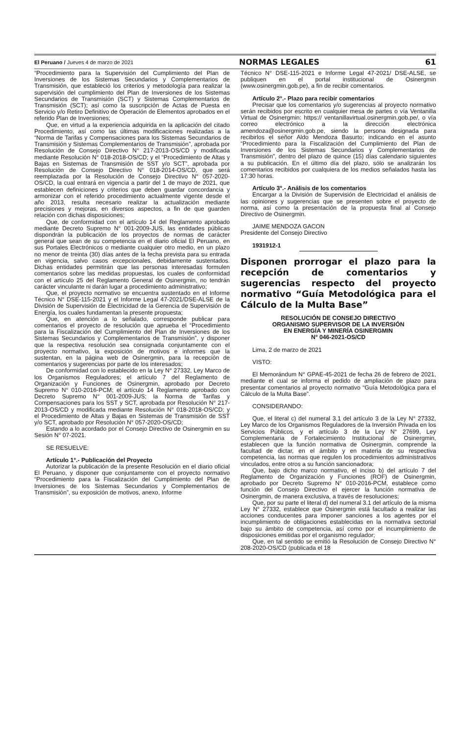El Peruano / Jueves 4 de marzo de 2021 NORMAS LEGALES 61
“Procedimiento para la Supervisión del Cumplimiento del Plan de Inversiones de los Sistemas Secundarios y Complementarios de Transmisión, que estableció los criterios y metodología para realizar la supervisión del cumplimiento del Plan de Inversiones de los Sistemas Secundarios de Transmisión (SCT) y Sistemas Complementarios de Transmisión (SCT); así como la suscripción de Actas de Puesta en Servicio y/o Retiro Definitivo de Operación de Elementos aprobados en el referido Plan de Inversiones;
Que, en virtud a la experiencia adquirida en la aplicación del citado Procedimiento, así como las últimas modificaciones realizadas a la “Norma de Tarifas y Compensaciones para los Sistemas Secundarios de Transmisión y Sistemas Complementarios de Transmisión”, aprobada por Resolución de Consejo Directivo N° 217-2013-OS/CD y modificada mediante Resolución N° 018-2018-OS/CD; y el “Procedimiento de Altas y Bajas en Sistemas de Transmisión de SST y/o SCT”, aprobada por Resolución de Consejo Directivo N° 018-2014-OS/CD, que será reemplazada por la Resolución de Consejo Directivo N° 057-2020-OS/CD, la cual entrará en vigencia a partir del 1 de mayo de 2021, que establecen definiciones y criterios que deben guardar concordancia y armonizar con el referido procedimiento actualmente vigente desde el año 2013, resulta necesario realizar la actualización mediante precisiones y mejoras, en diversos aspectos, a fin de que guarden relación con dichas disposiciones;
Que, de conformidad con el artículo 14 del Reglamento aprobado mediante Decreto Supremo N° 001-2009-JUS, las entidades públicas dispondrán la publicación de los proyectos de normas de carácter general que sean de su competencia en el diario oficial El Peruano, en sus Portales Electrónicos o mediante cualquier otro medio, en un plazo no menor de treinta (30) días antes de la fecha prevista para su entrada en vigencia, salvo casos excepcionales, debidamente sustentados. Dichas entidades permitirán que las personas interesadas formulen comentarios sobre las medidas propuestas, los cuales de conformidad con el artículo 25 del Reglamento General de Osinergmin, no tendrán carácter vinculante ni darán lugar a procedimiento administrativo;
Que, el proyecto normativo se encuentra sustentado en el Informe Técnico N° DSE-115-2021 y el Informe Legal 47-2021/DSE-ALSE de la División de Supervisión de Electricidad de la Gerencia de Supervisión de Energía, los cuales fundamentan la presente propuesta;
Que, en atención a lo señalado, corresponde publicar para comentarios el proyecto de resolución que aprueba el “Procedimiento para la Fiscalización del Cumplimiento del Plan de Inversiones de los Sistemas Secundarios y Complementarios de Transmisión”, y disponer que la respectiva resolución sea consignada conjuntamente con el proyecto normativo, la exposición de motivos e informes que la sustentan, en la página web de Osinergmin, para la recepción de comentarios y sugerencias por parte de los interesados;
De conformidad con lo establecido en la Ley N° 27332, Ley Marco de los Organismos Reguladores; el artículo 7 del Reglamento de Organización y Funciones de Osinergmin, aprobado por Decreto Supremo N° 010-2016-PCM; el artículo 14 Reglamento aprobado con Decreto Supremo N° 001-2009-JUS; la Norma de Tarifas y Compensaciones para los SST y SCT, aprobada por Resolución N° 217-2013-OS/CD y modificada mediante Resolución N° 018-2018-OS/CD; y el Procedimiento de Altas y Bajas en Sistemas de Transmisión de SST y/o SCT, aprobado por Resolución N° 057-2020-OS/CD;
Estando a lo acordado por el Consejo Directivo de Osinergmin en su Sesión N° 07-2021.
SE RESUELVE:
Artículo 1°.- Publicación del Proyecto
Autorizar la publicación de la presente Resolución en el diario oficial El Peruano, y disponer que conjuntamente con el proyecto normativo “Procedimiento para la Fiscalización del Cumplimiento del Plan de Inversiones de los Sistemas Secundarios y Complementarios de Transmisión”, su exposición de motivos, anexo, Informe
Técnico N° DSE-115-2021 e Informe Legal 47-2021/ DSE-ALSE, se publiquen en el portal institucional de Osinergmin (www.osinergmin.gob.pe), a fin de recibir comentarios.
Artículo 2°.- Plazo para recibir comentarios
Precisar que los comentarios y/o sugerencias al proyecto normativo serán recibidos por escrito en cualquier mesa de partes o vía Ventanilla Virtual de Osinergmin: https:// ventanillavirtual.osinergmin.gob.pe/, o vía correo electrónico a la dirección electrónica amendoza@osinergmin.gob.pe, siendo la persona designada para recibirlos el señor Aldo Mendoza Basurto; indicando en el asunto “Procedimiento para la Fiscalización del Cumplimiento del Plan de Inversiones de los Sistemas Secundarios y Complementarios de Transmisión”, dentro del plazo de quince (15) días calendario siguientes a su publicación. En el último día del plazo, sólo se analizarán los comentarios recibidos por cualquiera de los medios señalados hasta las 17:30 horas.
Artículo 3°.- Análisis de los comentarios
Encargar a la División de Supervisión de Electricidad el análisis de las opiniones y sugerencias que se presenten sobre el proyecto de norma, así como la presentación de la propuesta final al Consejo Directivo de Osinergmin.
JAIME MENDOZA GACON
Presidente del Consejo Directivo
1931912-1
Disponen prorrogar el plazo para la recepción de comentarios y sugerencias respecto del proyecto normativo “Guía Metodológica para el Cálculo de la Multa Base”
RESOLUCIÓN DE CONSEJO DIRECTIVO
ORGANISMO SUPERVISOR DE LA INVERSIÓN
EN ENERGÍA Y MINERÍA OSINERGMIN
N° 046-2021-OS/CD
Lima, 2 de marzo de 2021
VISTO:
El Memorándum N° GPAE-45-2021 de fecha 26 de febrero de 2021, mediante el cual se informa el pedido de ampliación de plazo para presentar comentarios al proyecto normativo “Guía Metodológica para el Cálculo de la Multa Base”.
CONSIDERANDO:
Que, el literal c) del numeral 3.1 del artículo 3 de la Ley N° 27332, Ley Marco de los Organismos Reguladores de la Inversión Privada en los Servicios Públicos, y el artículo 3 de la Ley N° 27699, Ley Complementaria de Fortalecimiento Institucional de Osinergmin, establecen que la función normativa de Osinergmin, comprende la facultad de dictar, en el ámbito y en materia de su respectiva competencia, las normas que regulen los procedimientos administrativos vinculados, entre otros a su función sancionadora;
Que, bajo dicho marco normativo, el inciso b) del artículo 7 del Reglamento de Organización y Funciones (ROF) de Osinergmin, aprobado por Decreto Supremo N° 010-2016-PCM, establece como función del Consejo Directivo el ejercer la función normativa de Osinergmin, de manera exclusiva, a través de resoluciones;
Que, por su parte el literal d) del numeral 3.1 del artículo de la misma Ley N° 27332, establece que Osinergmin está facultado a realizar las acciones conducentes para imponer sanciones a los agentes por el incumplimiento de obligaciones establecidas en la normativa sectorial bajo su ámbito de competencia, así como por el incumplimiento de disposiciones emitidas por el organismo regulador;
Que, en tal sentido se emitió la Resolución de Consejo Directivo N° 208-2020-OS/CD (publicada el 18